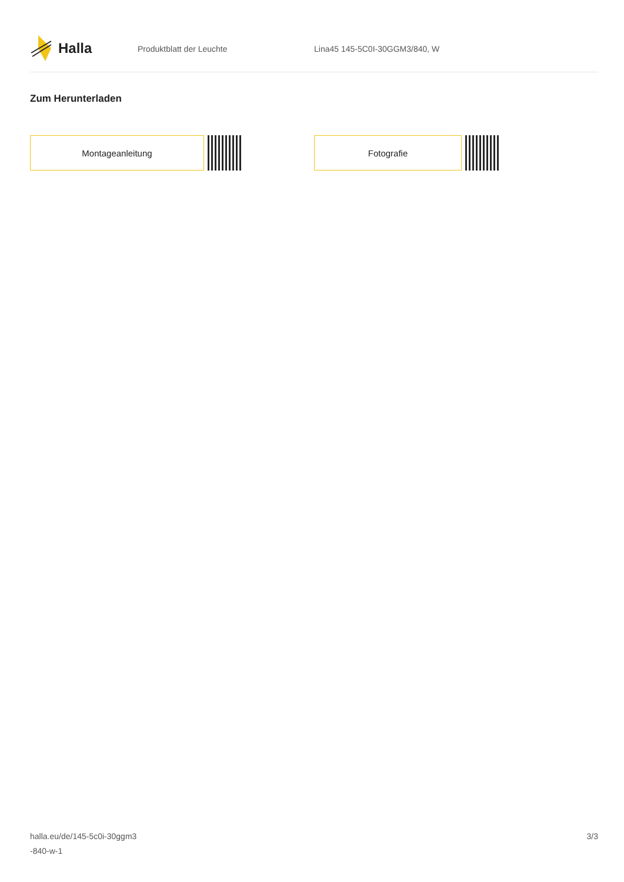Halla
Produktblatt der Leuchte Lina45 145-5C0I-30GGM3/840, W
Zum Herunterladen
Montageanleitung Fotografie
halla.eu/de/145-5c0i-30ggm3
-840-w-1
3/3